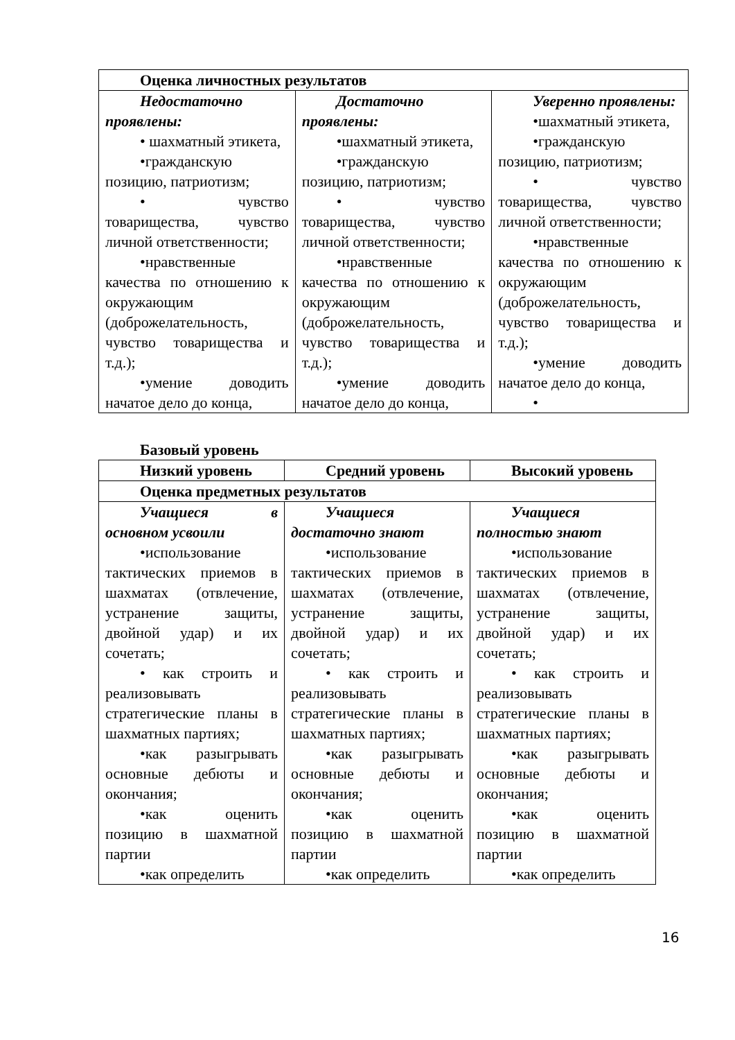| Оценка личностных результатов | | |
| Недостаточно проявлены: • шахматный этикета, •гражданскую позицию, патриотизм; • чувство товарищества, чувство личной ответственности; •нравственные качества по отношению к окружающим (доброжелательность, чувство товарищества и т.д.); •умение доводить начатое дело до конца, | Достаточно проявлены: •шахматный этикета, •гражданскую позицию, патриотизм; • чувство товарищества, чувство личной ответственности; •нравственные качества по отношению к окружающим (доброжелательность, чувство товарищества и т.д.); •умение доводить начатое дело до конца, | Уверенно проявлены: •шахматный этикета, •гражданскую позицию, патриотизм; • чувство товарищества, чувство личной ответственности; •нравственные качества по отношению к окружающим (доброжелательность, чувство товарищества и т.д.); •умение доводить начатое дело до конца, • |
Базовый уровень
| Низкий уровень | Средний уровень | Высокий уровень |
| --- | --- | --- |
| Оценка предметных результатов | | |
| Учащиеся в основном усвоили •использование тактических приемов в шахматах (отвлечение, устранение защиты, двойной удар) и их сочетать; • как строить и реализовывать стратегические планы в шахматных партиях; •как разыгрывать основные дебюты и окончания; •как оценить позицию в шахматной партии •как определить | Учащиеся достаточно знают •использование тактических приемов в шахматах (отвлечение, устранение защиты, двойной удар) и их сочетать; • как строить и реализовывать стратегические планы в шахматных партиях; •как разыгрывать основные дебюты и окончания; •как оценить позицию в шахматной партии •как определить | Учащиеся полностью знают •использование тактических приемов в шахматах (отвлечение, устранение защиты, двойной удар) и их сочетать; • как строить и реализовывать стратегические планы в шахматных партиях; •как разыгрывать основные дебюты и окончания; •как оценить позицию в шахматной партии •как определить |
16